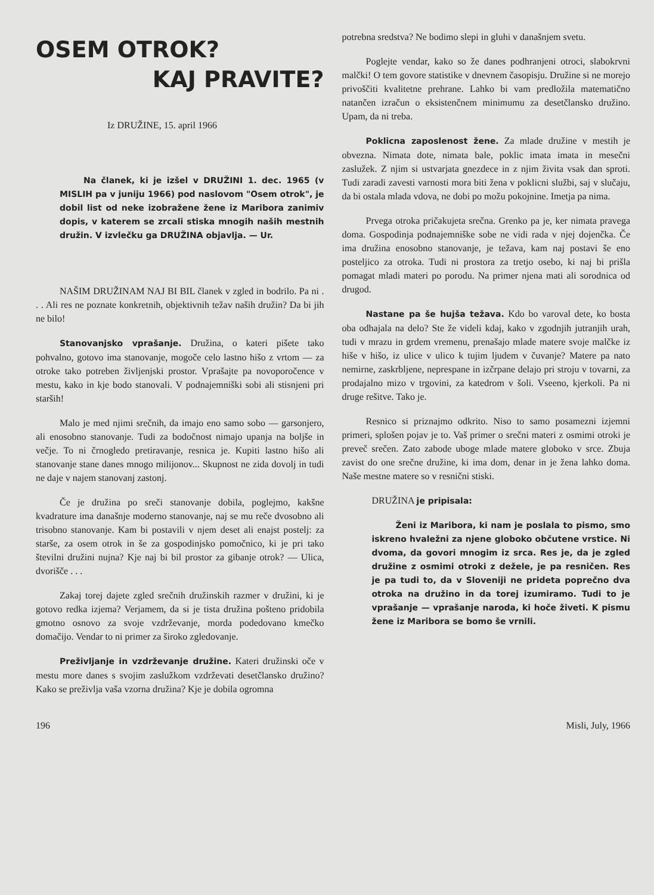OSEM OTROK?
KAJ PRAVITE?
Iz DRUŽINE, 15. april 1966
Na članek, ki je izšel v DRUŽINI 1. dec. 1965 (v MISLIH pa v juniju 1966) pod naslovom "Osem otrok", je dobil list od neke izobražene žene iz Maribora zanimiv dopis, v katerem se zrcali stiska mnogih naših mestnih družin. V izvlečku ga DRUŽINA objavlja. — Ur.
NAŠIM DRUŽINAM NAJ BI BIL članek v zgled in bodrilo. Pa ni . . . Ali res ne poznate konkretnih, objektivnih težav naših družin? Da bi jih ne bilo!
Stanovanjsko vprašanje. Družina, o kateri pišete tako pohvalno, gotovo ima stanovanje, mogoče celo lastno hišo z vrtom — za otroke tako potreben življenjski prostor. Vprašajte pa novoporočence v mestu, kako in kje bodo stanovali. V podnajemniški sobi ali stisnjeni pri starših!
Malo je med njimi srečnih, da imajo eno samo sobo — garsonjero, ali enosobno stanovanje. Tudi za bodočnost nimajo upanja na boljše in večje. To ni črnogledo pretiravanje, resnica je. Kupiti lastno hišo ali stanovanje stane danes mnogo milijonov... Skupnost ne zida dovolj in tudi ne daje v najem stanovanj zastonj.
Če je družina po sreči stanovanje dobila, poglejmo, kakšne kvadrature ima današnje moderno stanovanje, naj se mu reče dvosobno ali trisobno stanovanje. Kam bi postavili v njem deset ali enajst postelj: za starše, za osem otrok in še za gospodinjsko pomočnico, ki je pri tako številni družini nujna? Kje naj bi bil prostor za gibanje otrok? — Ulica, dvorišče . . .
Zakaj torej dajete zgled srečnih družinskih razmer v družini, ki je gotovo redka izjema? Verjamem, da si je tista družina pošteno pridobila gmotno osnovo za svoje vzdrževanje, morda podedovano kmečko domačijo. Vendar to ni primer za široko zgledovanje.
Preživljanje in vzdrževanje družine. Kateri družinski oče v mestu more danes s svojim zaslužkom vzdrževati desetčlansko družino? Kako se preživlja vaša vzorna družina? Kje je dobila ogromna
potrebna sredstva? Ne bodimo slepi in gluhi v današnjem svetu.
Poglejte vendar, kako so že danes podhranjeni otroci, slabokrvni malčki! O tem govore statistike v dnevnem časopisju. Družine si ne morejo privoščiti kvalitetne prehrane. Lahko bi vam predložila matematično natančen izračun o eksistenčnem minimumu za desetčlansko družino. Upam, da ni treba.
Poklicna zaposlenost žene. Za mlade družine v mestih je obvezna. Nimata dote, nimata bale, poklic imata imata in mesečni zaslužek. Z njim si ustvarjata gnezdece in z njim živita vsak dan sproti. Tudi zaradi zavesti varnosti mora biti žena v poklicni službi, saj v slučaju, da bi ostala mlada vdova, ne dobi po možu pokojnine. Imetja pa nima.
Prvega otroka pričakujeta srečna. Grenko pa je, ker nimata pravega doma. Gospodinja podnajemniške sobe ne vidi rada v njej dojenčka. Če ima družina enosobno stanovanje, je težava, kam naj postavi še eno posteljico za otroka. Tudi ni prostora za tretjo osebo, ki naj bi prišla pomagat mladi materi po porodu. Na primer njena mati ali sorodnica od drugod.
Nastane pa še hujša težava. Kdo bo varoval dete, ko bosta oba odhajala na delo? Ste že videli kdaj, kako v zgodnjih jutranjih urah, tudi v mrazu in grdem vremenu, prenašajo mlade matere svoje malčke iz hiše v hišo, iz ulice v ulico k tujim ljudem v čuvanje? Matere pa nato nemirne, zaskrbljene, neprespane in izčrpane delajo pri stroju v tovarni, za prodajalno mizo v trgovini, za katedrom v šoli. Vseeno, kjerkoli. Pa ni druge rešitve. Tako je.
Resnico si priznajmo odkrito. Niso to samo posamezni izjemni primeri, splošen pojav je to. Vaš primer o srečni materi z osmimi otroki je preveč srečen. Zato zabode uboge mlade matere globoko v srce. Zbuja zavist do one srečne družine, ki ima dom, denar in je žena lahko doma. Naše mestne matere so v resnični stiski.
DRUŽINA je pripisala:
Ženi iz Maribora, ki nam je poslala to pismo, smo iskreno hvaležni za njene globoko občutene vrstice. Ni dvoma, da govori mnogim iz srca. Res je, da je zgled družine z osmimi otroki z dežele, je pa resničen. Res je pa tudi to, da v Sloveniji ne prideta poprečno dva otroka na družino in da torej izumiramo. Tudi to je vprašanje — vprašanje naroda, ki hoče živeti. K pismu žene iz Maribora se bomo še vrnili.
196 Misli, July, 1966